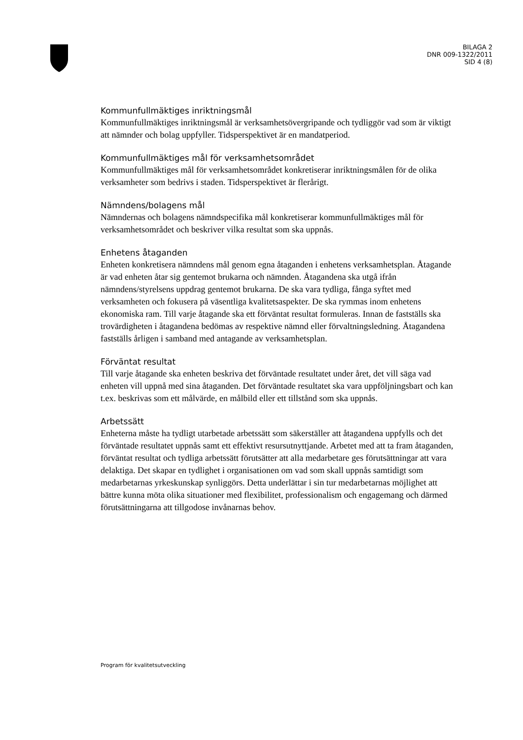BILAGA 2
DNR 009-1322/2011
SID 4 (8)
Kommunfullmäktiges inriktningsmål
Kommunfullmäktiges inriktningsmål är verksamhetsövergripande och tydliggör vad som är viktigt att nämnder och bolag uppfyller. Tidsperspektivet är en mandatperiod.
Kommunfullmäktiges mål för verksamhetsområdet
Kommunfullmäktiges mål för verksamhetsområdet konkretiserar inriktningsmålen för de olika verksamheter som bedrivs i staden. Tidsperspektivet är flerårigt.
Nämndens/bolagens mål
Nämndernas och bolagens nämndspecifika mål konkretiserar kommunfullmäktiges mål för verksamhetsområdet och beskriver vilka resultat som ska uppnås.
Enhetens åtaganden
Enheten konkretisera nämndens mål genom egna åtaganden i enhetens verksamhetsplan. Åtagande är vad enheten åtar sig gentemot brukarna och nämnden. Åtagandena ska utgå ifrån nämndens/styrelsens uppdrag gentemot brukarna. De ska vara tydliga, fånga syftet med verksamheten och fokusera på väsentliga kvalitetsaspekter. De ska rymmas inom enhetens ekonomiska ram. Till varje åtagande ska ett förväntat resultat formuleras. Innan de fastställs ska trovärdigheten i åtagandena bedömas av respektive nämnd eller förvaltningsledning. Åtagandena fastställs årligen i samband med antagande av verksamhetsplan.
Förväntat resultat
Till varje åtagande ska enheten beskriva det förväntade resultatet under året, det vill säga vad enheten vill uppnå med sina åtaganden. Det förväntade resultatet ska vara uppföljningsbart och kan t.ex. beskrivas som ett målvärde, en målbild eller ett tillstånd som ska uppnås.
Arbetssätt
Enheterna måste ha tydligt utarbetade arbetssätt som säkerställer att åtagandena uppfylls och det förväntade resultatet uppnås samt ett effektivt resursutnyttjande. Arbetet med att ta fram åtaganden, förväntat resultat och tydliga arbetssätt förutsätter att alla medarbetare ges förutsättningar att vara delaktiga. Det skapar en tydlighet i organisationen om vad som skall uppnås samtidigt som medarbetarnas yrkeskunskap synliggörs. Detta underlättar i sin tur medarbetarnas möjlighet att bättre kunna möta olika situationer med flexibilitet, professionalism och engagemang och därmed förutsättningarna att tillgodose invånarnas behov.
Program för kvalitetsutveckling